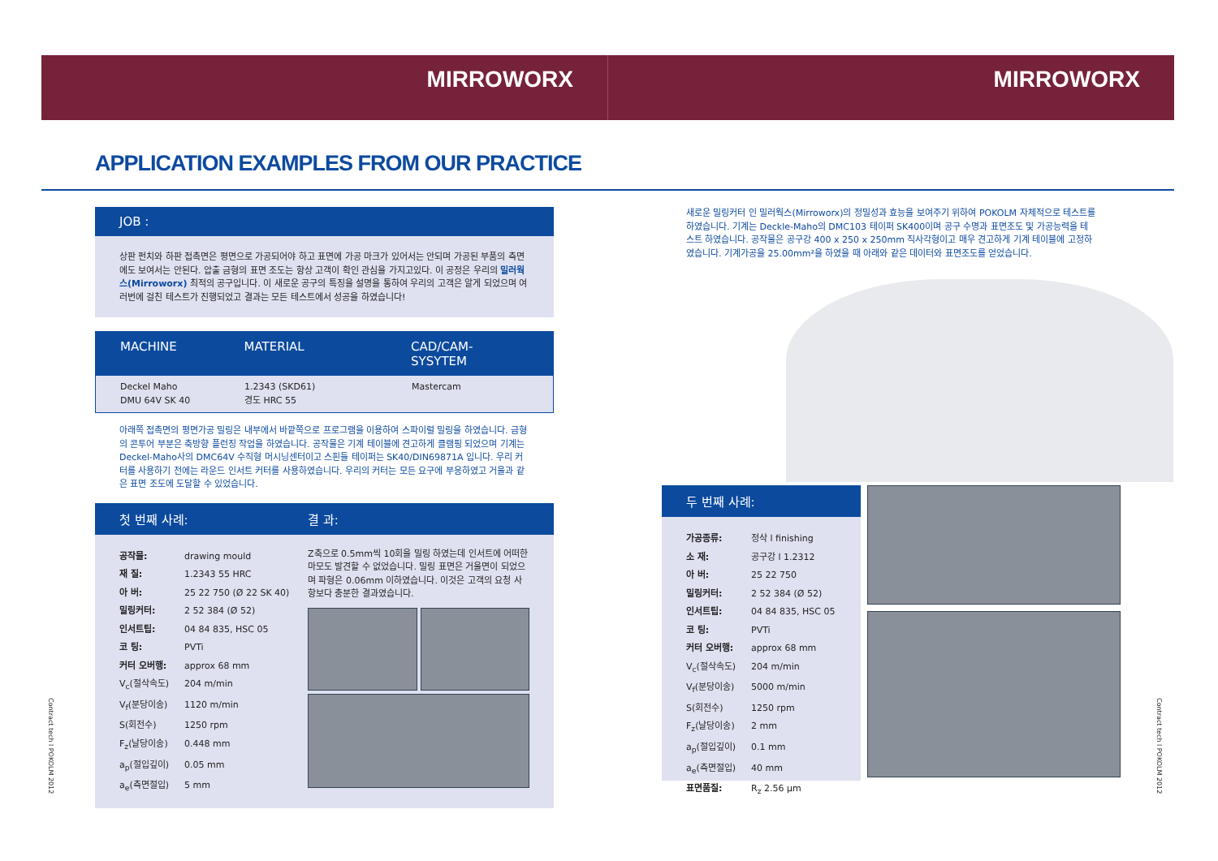MIRROWORX MIRROWORX
APPLICATION EXAMPLES FROM OUR PRACTICE
JOB :
상판 펀치와 하판 접촉면은 평면으로 가공되어야 하고 표면에 가공 마크가 있어서는 안되며 가공된 부품의 측면에도 보여서는 안된다. 압출 금형의 표면 조도는 항상 고객이 확인 관심을 가지고있다. 이 공정은 우리의 밀러웍스(Mirroworx) 최적의 공구입니다. 이 새로운 공구의 특징을 설명을 통하여 우리의 고객은 알게 되었으며 여러번에 걸친 테스트가 진행되었고 결과는 모든 테스트에서 성공을 하였습니다!
MACHINE MATERIAL CAD/CAM-SYSYTEM
Deckel Maho
DMU 64V SK 40 1.2343 (SKD61)
경도 HRC 55 Mastercam
아래쪽 접촉면의 평면가공 밀링은 내부에서 바깥쪽으로 프로그램을 이용하여 스파이럴 밀링을 하였습니다. 금형의 콘투어 부분은 축방향 플런징 작업을 하였습니다. 공작물은 기계 테이블에 견고하게 클램핑 되었으며 기계는 Deckel-Maho사의 DMC64V 수직형 머시닝센터이고 스핀들 테이퍼는 SK40/DIN69871A 입니다. 우리 커터를 사용하기 전에는 라운드 인서트 커터를 사용하였습니다. 우리의 커터는 모든 요구에 부응하였고 거울과 같은 표면 조도에 도달할 수 있었습니다.
첫 번째 사례: 결 과:
| 공작물: | drawing mould |
| 재 질: | 1.2343 55 HRC |
| 아 버: | 25 22 750 (Ø 22 SK 40) |
| 밀링커터: | 2 52 384 (Ø 52) |
| 인서트팁: | 04 84 835, HSC 05 |
| 코 팅: | PVTi |
| 커터 오버행: | approx 68 mm |
| V<sub>c</sub>(절삭속도) | 204 m/min |
| V<sub>f</sub>(분당이송) | 1120 m/min |
| S(회전수) | 1250 rpm |
| F<sub>z</sub>(날당이송) | 0.448 mm |
| a<sub>p</sub>(절입깊이) | 0.05 mm |
| a<sub>e</sub>(측면절입) | 5 mm |
Z축으로 0.5mm씩 10회을 밀링 하였는데 인서트에 어떠한 마모도 발견할 수 없었습니다. 밀링 표면은 거울면이 되었으며 파형은 0.06mm 이하였습니다. 이것은 고객의 요청 사항보다 충분한 결과였습니다.
새로운 밀링커터 인 밀러웍스(Mirroworx)의 정밀성과 효능을 보여주기 위하여 POKOLM 자체적으로 테스트를 하였습니다. 기계는 Deckle-Maho의 DMC103 테이퍼 SK400이며 공구 수명과 표면조도 및 가공능력을 테스트 하였습니다. 공작물은 공구강 400 x 250 x 250mm 직사각형이고 매우 견고하게 기계 테이블에 고정하였습니다. 기계가공을 25.00mm²을 하였을 때 아래와 같은 데이터와 표면조도를 얻었습니다.
두 번째 사례:
| 가공종류: | 정삭 l finishing |
| 소 재: | 공구강 l 1.2312 |
| 아 버: | 25 22 750 |
| 밀링커터: | 2 52 384 (Ø 52) |
| 인서트팁: | 04 84 835, HSC 05 |
| 코 팅: | PVTi |
| 커터 오버행: | approx 68 mm |
| V<sub>c</sub>(절삭속도) | 204 m/min |
| V<sub>f</sub>(분당이송) | 5000 m/min |
| S(회전수) | 1250 rpm |
| F<sub>z</sub>(날당이송) | 2 mm |
| a<sub>p</sub>(절입깊이) | 0.1 mm |
| a<sub>e</sub>(측면절입) | 40 mm |
| 표면품질: | R<sub>z</sub> 2.56 µm |
Contract tech l POKOLM 2012
Contract tech l POKOLM 2012